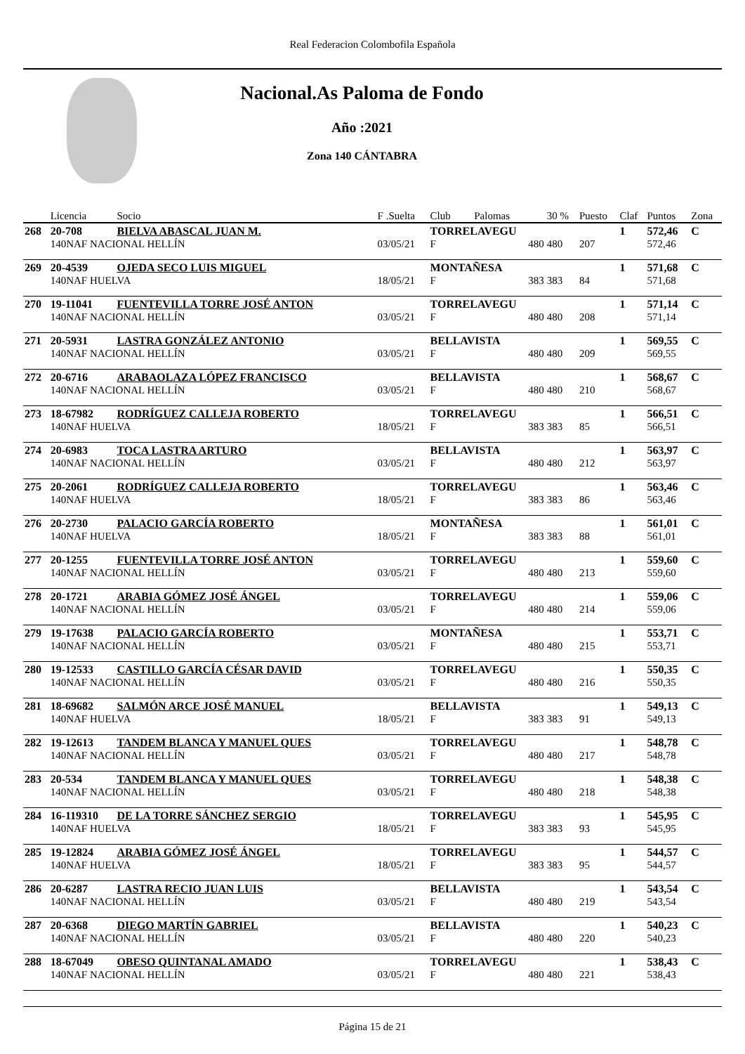Real Federacion Colombofila Española
Nacional.As Paloma de Fondo
Año :2021
Zona 140 CÁNTABRA
| | Licencia | Socio | F .Suelta | Club | Palomas | 30 % | Puesto | Claf | Puntos | Zona |
| --- | --- | --- | --- | --- | --- | --- | --- | --- | --- | --- |
| 268 | 20-708 | BIELVA ABASCAL JUAN M. | | TORRELAVEGU | | | | 1 | 572,46 | C |
| | 140NAF NACIONAL HELLÍN | | 03/05/21 | F | 480 | 480 | 207 | | 572,46 | |
| 269 | 20-4539 | OJEDA SECO LUIS MIGUEL | | MONTAÑESA | | | | 1 | 571,68 | C |
| | 140NAF HUELVA | | 18/05/21 | F | 383 | 383 | 84 | | 571,68 | |
| 270 | 19-11041 | FUENTEVILLA TORRE JOSÉ ANTON | | TORRELAVEGU | | | | 1 | 571,14 | C |
| | 140NAF NACIONAL HELLÍN | | 03/05/21 | F | 480 | 480 | 208 | | 571,14 | |
| 271 | 20-5931 | LASTRA GONZÁLEZ ANTONIO | | BELLAVISTA | | | | 1 | 569,55 | C |
| | 140NAF NACIONAL HELLÍN | | 03/05/21 | F | 480 | 480 | 209 | | 569,55 | |
| 272 | 20-6716 | ARABAOLAZA LÓPEZ FRANCISCO | | BELLAVISTA | | | | 1 | 568,67 | C |
| | 140NAF NACIONAL HELLÍN | | 03/05/21 | F | 480 | 480 | 210 | | 568,67 | |
| 273 | 18-67982 | RODRÍGUEZ CALLEJA ROBERTO | | TORRELAVEGU | | | | 1 | 566,51 | C |
| | 140NAF HUELVA | | 18/05/21 | F | 383 | 383 | 85 | | 566,51 | |
| 274 | 20-6983 | TOCA LASTRA ARTURO | | BELLAVISTA | | | | 1 | 563,97 | C |
| | 140NAF NACIONAL HELLÍN | | 03/05/21 | F | 480 | 480 | 212 | | 563,97 | |
| 275 | 20-2061 | RODRÍGUEZ CALLEJA ROBERTO | | TORRELAVEGU | | | | 1 | 563,46 | C |
| | 140NAF HUELVA | | 18/05/21 | F | 383 | 383 | 86 | | 563,46 | |
| 276 | 20-2730 | PALACIO GARCÍA ROBERTO | | MONTAÑESA | | | | 1 | 561,01 | C |
| | 140NAF HUELVA | | 18/05/21 | F | 383 | 383 | 88 | | 561,01 | |
| 277 | 20-1255 | FUENTEVILLA TORRE JOSÉ ANTON | | TORRELAVEGU | | | | 1 | 559,60 | C |
| | 140NAF NACIONAL HELLÍN | | 03/05/21 | F | 480 | 480 | 213 | | 559,60 | |
| 278 | 20-1721 | ARABIA GÓMEZ JOSÉ ÁNGEL | | TORRELAVEGU | | | | 1 | 559,06 | C |
| | 140NAF NACIONAL HELLÍN | | 03/05/21 | F | 480 | 480 | 214 | | 559,06 | |
| 279 | 19-17638 | PALACIO GARCÍA ROBERTO | | MONTAÑESA | | | | 1 | 553,71 | C |
| | 140NAF NACIONAL HELLÍN | | 03/05/21 | F | 480 | 480 | 215 | | 553,71 | |
| 280 | 19-12533 | CASTILLO GARCÍA CÉSAR DAVID | | TORRELAVEGU | | | | 1 | 550,35 | C |
| | 140NAF NACIONAL HELLÍN | | 03/05/21 | F | 480 | 480 | 216 | | 550,35 | |
| 281 | 18-69682 | SALMÓN ARCE JOSÉ MANUEL | | BELLAVISTA | | | | 1 | 549,13 | C |
| | 140NAF HUELVA | | 18/05/21 | F | 383 | 383 | 91 | | 549,13 | |
| 282 | 19-12613 | TANDEM BLANCA Y MANUEL QUES | | TORRELAVEGU | | | | 1 | 548,78 | C |
| | 140NAF NACIONAL HELLÍN | | 03/05/21 | F | 480 | 480 | 217 | | 548,78 | |
| 283 | 20-534 | TANDEM BLANCA Y MANUEL QUES | | TORRELAVEGU | | | | 1 | 548,38 | C |
| | 140NAF NACIONAL HELLÍN | | 03/05/21 | F | 480 | 480 | 218 | | 548,38 | |
| 284 | 16-119310 | DE LA TORRE SÁNCHEZ SERGIO | | TORRELAVEGU | | | | 1 | 545,95 | C |
| | 140NAF HUELVA | | 18/05/21 | F | 383 | 383 | 93 | | 545,95 | |
| 285 | 19-12824 | ARABIA GÓMEZ JOSÉ ÁNGEL | | TORRELAVEGU | | | | 1 | 544,57 | C |
| | 140NAF HUELVA | | 18/05/21 | F | 383 | 383 | 95 | | 544,57 | |
| 286 | 20-6287 | LASTRA RECIO JUAN LUIS | | BELLAVISTA | | | | 1 | 543,54 | C |
| | 140NAF NACIONAL HELLÍN | | 03/05/21 | F | 480 | 480 | 219 | | 543,54 | |
| 287 | 20-6368 | DIEGO MARTÍN GABRIEL | | BELLAVISTA | | | | 1 | 540,23 | C |
| | 140NAF NACIONAL HELLÍN | | 03/05/21 | F | 480 | 480 | 220 | | 540,23 | |
| 288 | 18-67049 | OBESO QUINTANAL AMADO | | TORRELAVEGU | | | | 1 | 538,43 | C |
| | 140NAF NACIONAL HELLÍN | | 03/05/21 | F | 480 | 480 | 221 | | 538,43 | |
Página 15 de 21